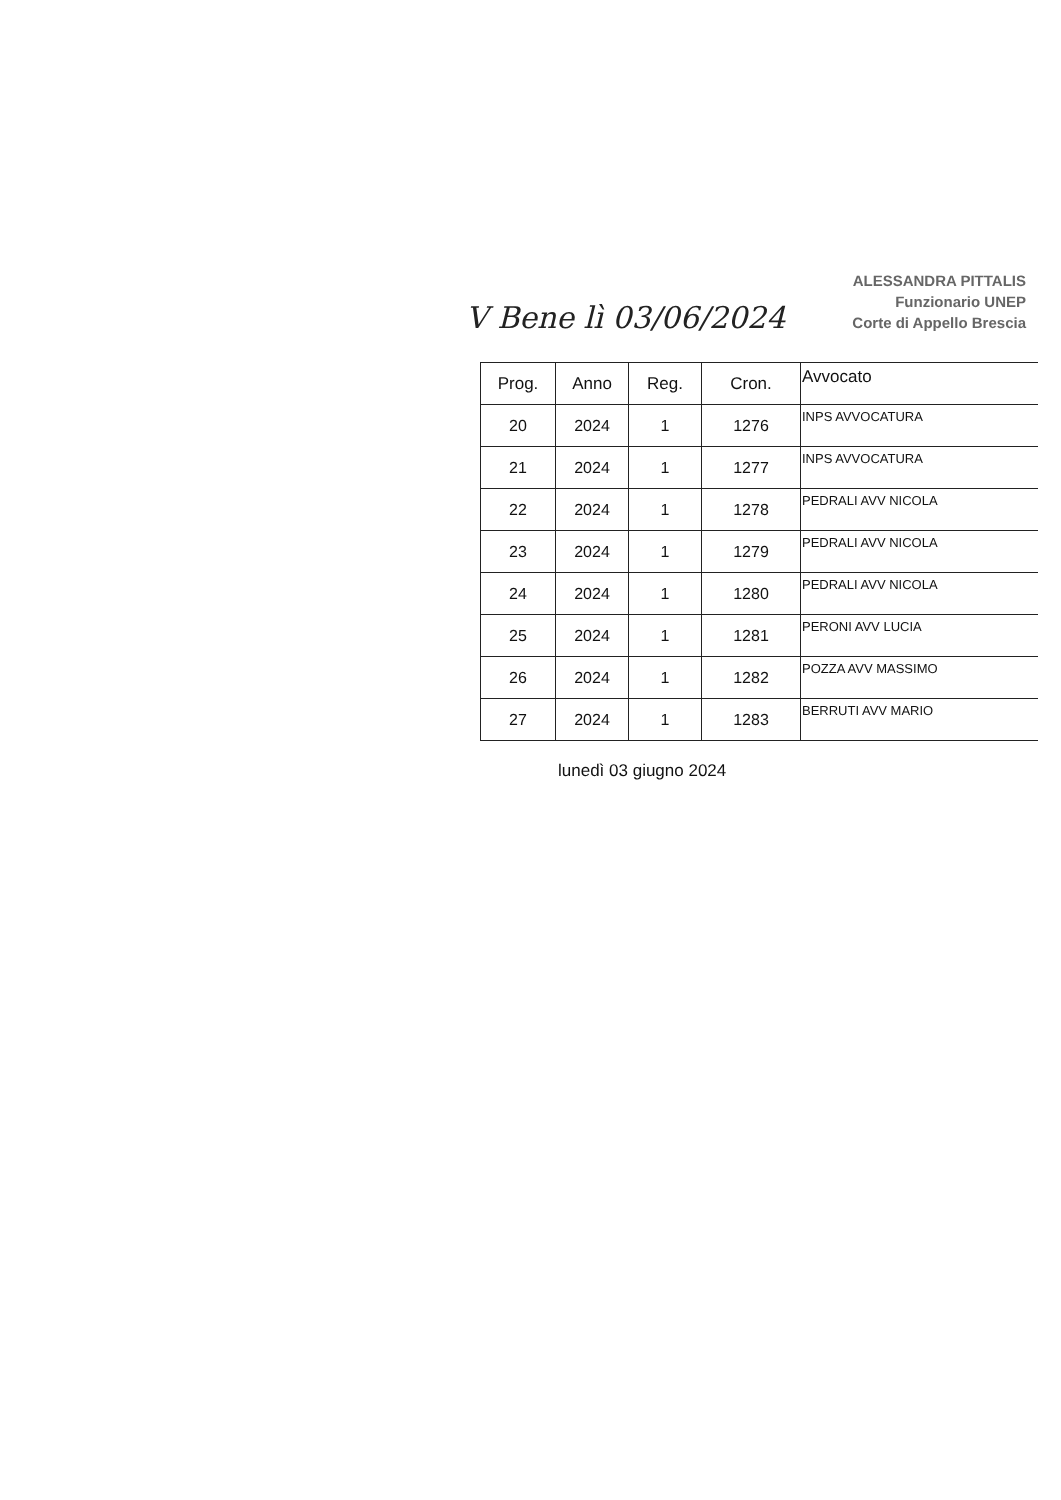V Bene lì 03/06/2024
ALESSANDRA PITTALIS
Funzionario UNEP
Corte di Appello Brescia
| Prog. | Anno | Reg. | Cron. | Avvocato |
| --- | --- | --- | --- | --- |
| 20 | 2024 | 1 | 1276 | INPS AVVOCATURA |
| 21 | 2024 | 1 | 1277 | INPS AVVOCATURA |
| 22 | 2024 | 1 | 1278 | PEDRALI AVV NICOLA |
| 23 | 2024 | 1 | 1279 | PEDRALI AVV NICOLA |
| 24 | 2024 | 1 | 1280 | PEDRALI AVV NICOLA |
| 25 | 2024 | 1 | 1281 | PERONI AVV LUCIA |
| 26 | 2024 | 1 | 1282 | POZZA AVV MASSIMO |
| 27 | 2024 | 1 | 1283 | BERRUTI AVV MARIO |
lunedì 03 giugno 2024